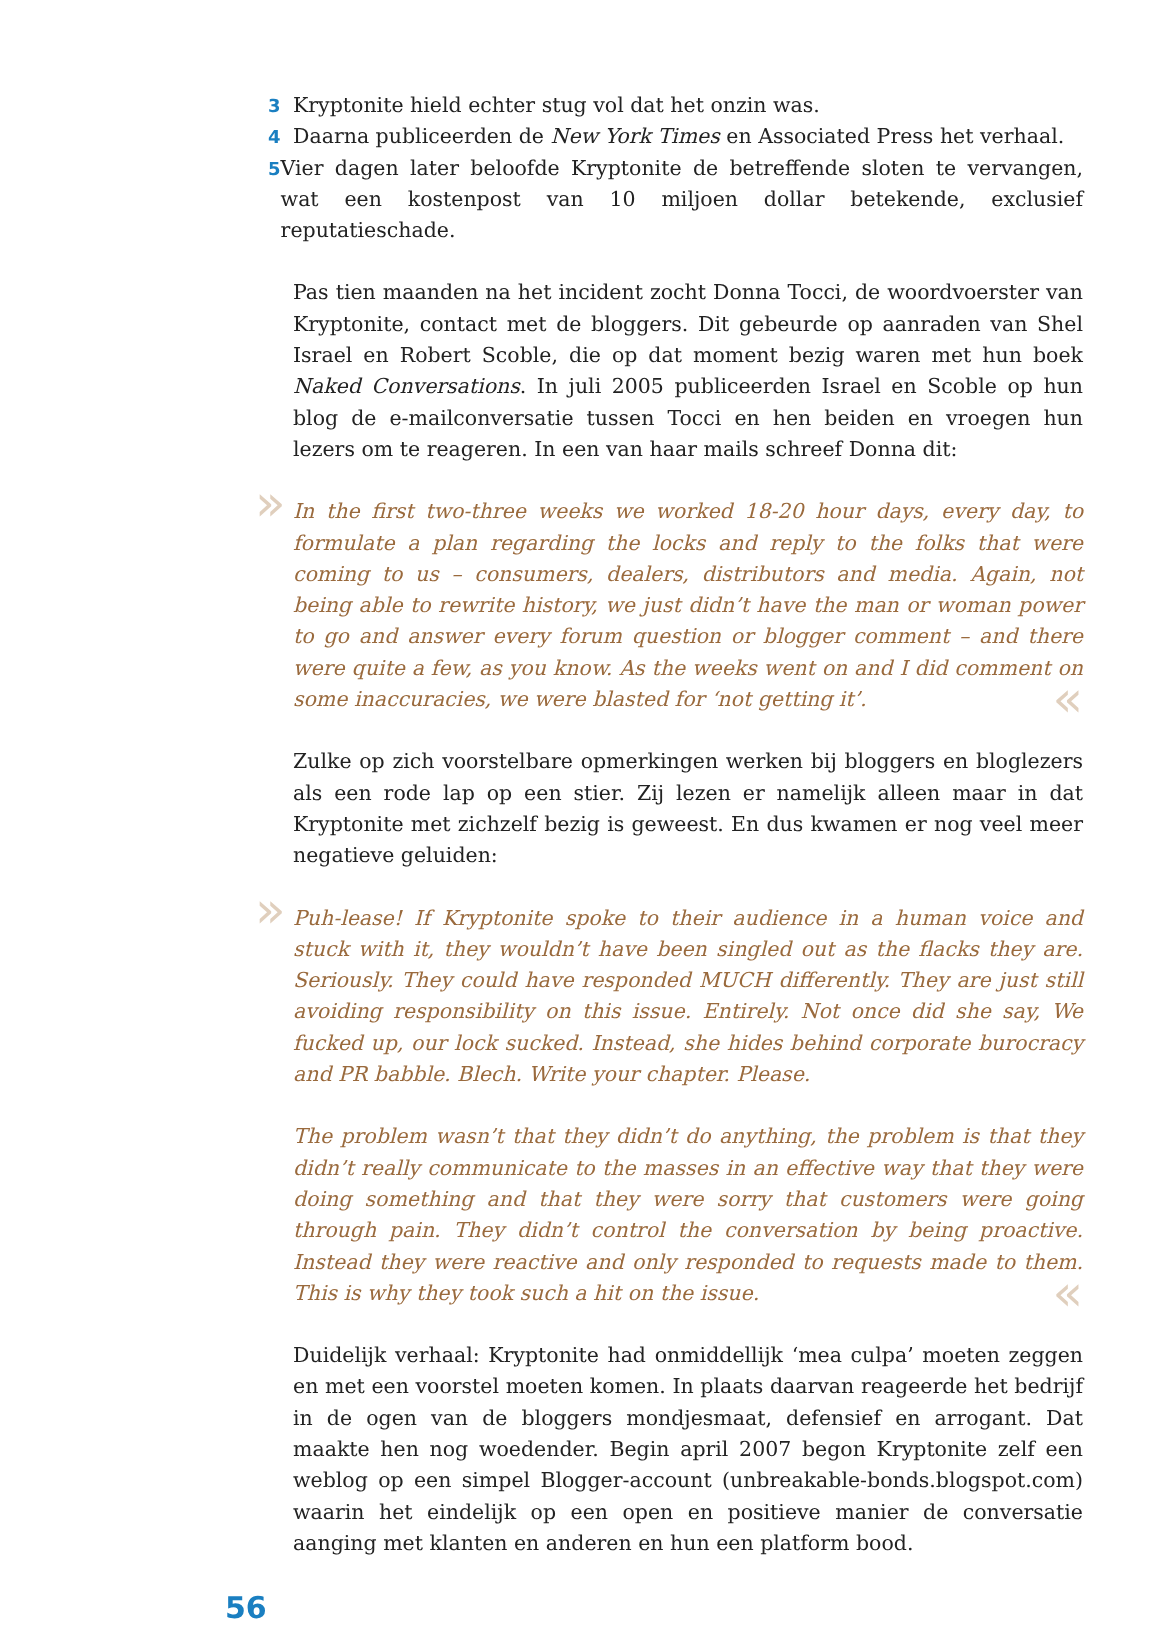3 Kryptonite hield echter stug vol dat het onzin was.
4 Daarna publiceerden de New York Times en Associated Press het verhaal.
5 Vier dagen later beloofde Kryptonite de betreffende sloten te vervangen, wat een kostenpost van 10 miljoen dollar betekende, exclusief reputatieschade.
Pas tien maanden na het incident zocht Donna Tocci, de woordvoerster van Kryptonite, contact met de bloggers. Dit gebeurde op aanraden van Shel Israel en Robert Scoble, die op dat moment bezig waren met hun boek Naked Conversations. In juli 2005 publiceerden Israel en Scoble op hun blog de e-mailconversatie tussen Tocci en hen beiden en vroegen hun lezers om te reageren. In een van haar mails schreef Donna dit:
» In the first two-three weeks we worked 18-20 hour days, every day, to formulate a plan regarding the locks and reply to the folks that were coming to us – consumers, dealers, distributors and media. Again, not being able to rewrite history, we just didn’t have the man or woman power to go and answer every forum question or blogger comment – and there were quite a few, as you know. As the weeks went on and I did comment on some inaccuracies, we were blasted for ‘not getting it’. «
Zulke op zich voorstelbare opmerkingen werken bij bloggers en bloglezers als een rode lap op een stier. Zij lezen er namelijk alleen maar in dat Kryptonite met zichzelf bezig is geweest. En dus kwamen er nog veel meer negatieve geluiden:
» Puh-lease! If Kryptonite spoke to their audience in a human voice and stuck with it, they wouldn’t have been singled out as the flacks they are. Seriously. They could have responded MUCH differently. They are just still avoiding responsibility on this issue. Entirely. Not once did she say, We fucked up, our lock sucked. Instead, she hides behind corporate burocracy and PR babble. Blech. Write your chapter. Please.
The problem wasn’t that they didn’t do anything, the problem is that they didn’t really communicate to the masses in an effective way that they were doing something and that they were sorry that customers were going through pain. They didn’t control the conversation by being proactive. Instead they were reactive and only responded to requests made to them. This is why they took such a hit on the issue. «
Duidelijk verhaal: Kryptonite had onmiddellijk ‘mea culpa’ moeten zeggen en met een voorstel moeten komen. In plaats daarvan reageerde het bedrijf in de ogen van de bloggers mondjesmaat, defensief en arrogant. Dat maakte hen nog woedender. Begin april 2007 begon Kryptonite zelf een weblog op een simpel Blogger-account (unbreakable-bonds.blogspot.com) waarin het eindelijk op een open en positieve manier de conversatie aanging met klanten en anderen en hun een platform bood.
56